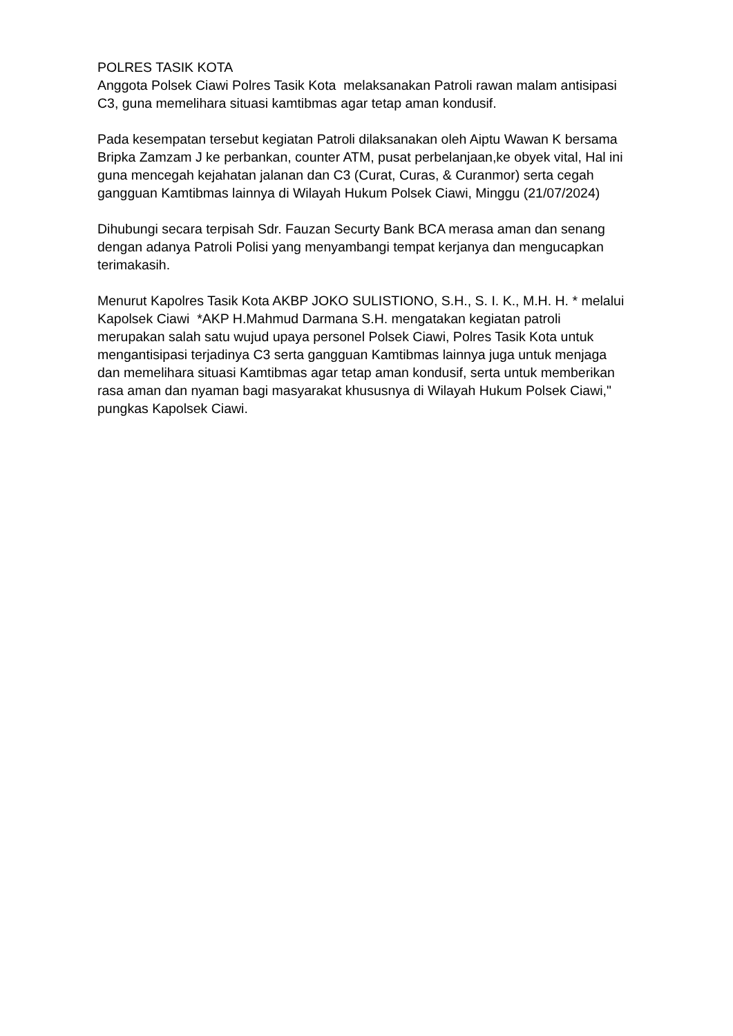POLRES TASIK KOTA
Anggota Polsek Ciawi Polres Tasik Kota melaksanakan Patroli rawan malam antisipasi C3, guna memelihara situasi kamtibmas agar tetap aman kondusif.
Pada kesempatan tersebut kegiatan Patroli dilaksanakan oleh Aiptu Wawan K bersama Bripka Zamzam J ke perbankan, counter ATM, pusat perbelanjaan,ke obyek vital, Hal ini guna mencegah kejahatan jalanan dan C3 (Curat, Curas, & Curanmor) serta cegah gangguan Kamtibmas lainnya di Wilayah Hukum Polsek Ciawi, Minggu (21/07/2024)
Dihubungi secara terpisah Sdr. Fauzan Securty Bank BCA merasa aman dan senang dengan adanya Patroli Polisi yang menyambangi tempat kerjanya dan mengucapkan terimakasih.
Menurut Kapolres Tasik Kota AKBP JOKO SULISTIONO, S.H., S. I. K., M.H. H. * melalui Kapolsek Ciawi *AKP H.Mahmud Darmana S.H. mengatakan kegiatan patroli merupakan salah satu wujud upaya personel Polsek Ciawi, Polres Tasik Kota untuk mengantisipasi terjadinya C3 serta gangguan Kamtibmas lainnya juga untuk menjaga dan memelihara situasi Kamtibmas agar tetap aman kondusif, serta untuk memberikan rasa aman dan nyaman bagi masyarakat khususnya di Wilayah Hukum Polsek Ciawi," pungkas Kapolsek Ciawi.